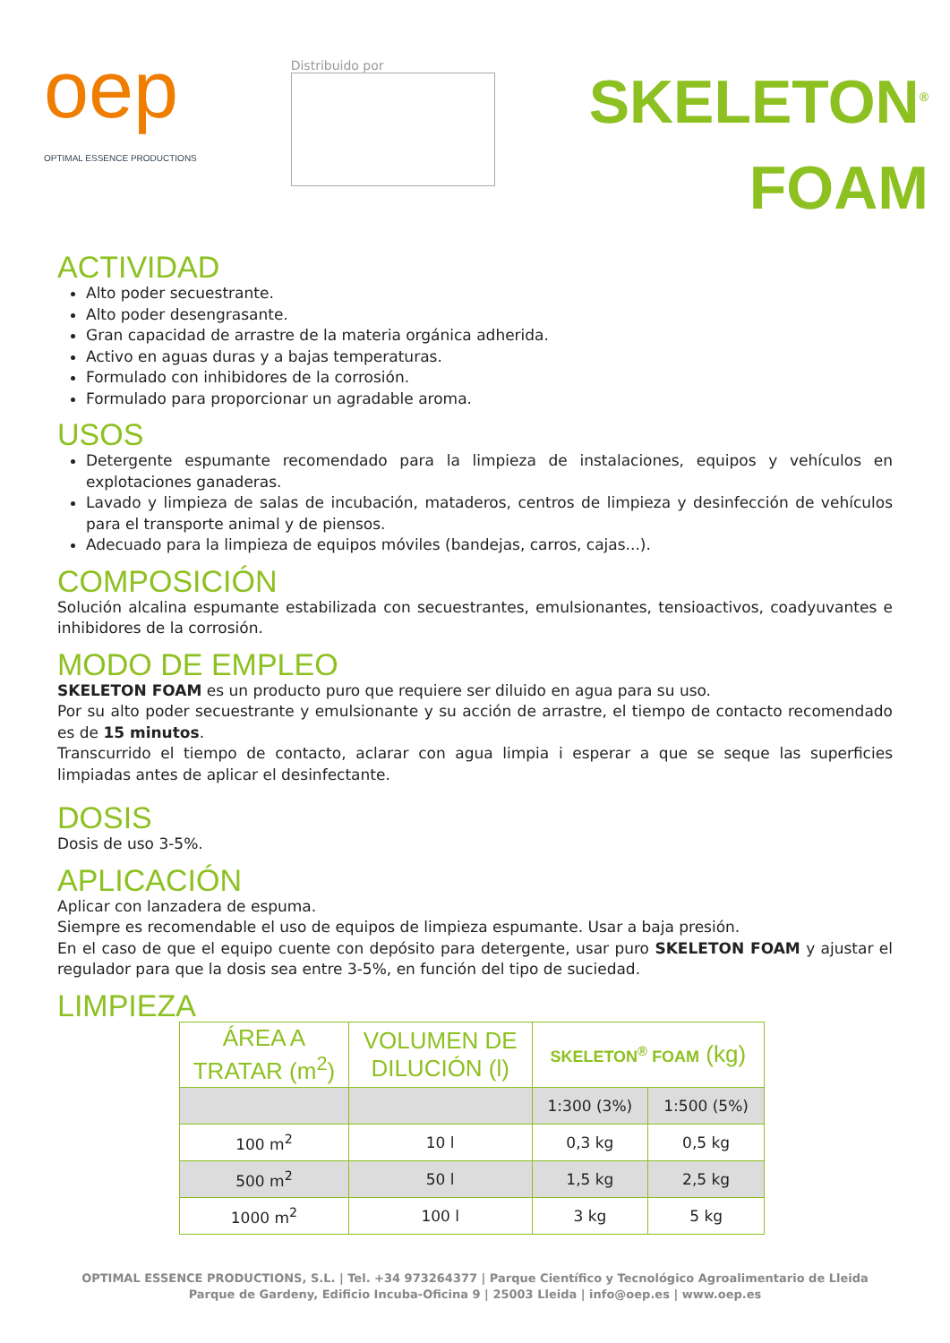oep
OPTIMAL ESSENCE PRODUCTIONS
Distribuido por
SKELETON<sup>®</sup>
FOAM
ACTIVIDAD
Alto poder secuestrante.
Alto poder desengrasante.
Gran capacidad de arrastre de la materia orgánica adherida.
Activo en aguas duras y a bajas temperaturas.
Formulado con inhibidores de la corrosión.
Formulado para proporcionar un agradable aroma.
USOS
Detergente espumante recomendado para la limpieza de instalaciones, equipos y vehículos en explotaciones ganaderas.
Lavado y limpieza de salas de incubación, mataderos, centros de limpieza y desinfección de vehículos para el transporte animal y de piensos.
Adecuado para la limpieza de equipos móviles (bandejas, carros, cajas...).
COMPOSICIÓN
Solución alcalina espumante estabilizada con secuestrantes, emulsionantes, tensioactivos, coadyuvantes e inhibidores de la corrosión.
MODO DE EMPLEO
SKELETON FOAM es un producto puro que requiere ser diluido en agua para su uso.
Por su alto poder secuestrante y emulsionante y su acción de arrastre, el tiempo de contacto recomendado es de 15 minutos.
Transcurrido el tiempo de contacto, aclarar con agua limpia i esperar a que se seque las superficies limpiadas antes de aplicar el desinfectante.
DOSIS
Dosis de uso 3-5%.
APLICACIÓN
Aplicar con lanzadera de espuma.
Siempre es recomendable el uso de equipos de limpieza espumante. Usar a baja presión.
En el caso de que el equipo cuente con depósito para detergente, usar puro SKELETON FOAM y ajustar el regulador para que la dosis sea entre 3-5%, en función del tipo de suciedad.
LIMPIEZA
| ÁREA A TRATAR (m<sup>2</sup>) | VOLUMEN DE DILUCIÓN (l) | SKELETON<sup>®</sup> FOAM (kg) | |
| --- | --- | --- | --- |
| | | 1:300 (3%) | 1:500 (5%) |
| 100 m<sup>2</sup> | 10 l | 0,3 kg | 0,5 kg |
| 500 m<sup>2</sup> | 50 l | 1,5 kg | 2,5 kg |
| 1000 m<sup>2</sup> | 100 l | 3 kg | 5 kg |
OPTIMAL ESSENCE PRODUCTIONS, S.L. | Tel. +34 973264377 | Parque Científico y Tecnológico Agroalimentario de Lleida
Parque de Gardeny, Edificio Incuba-Oficina 9 | 25003 Lleida | info@oep.es | www.oep.es